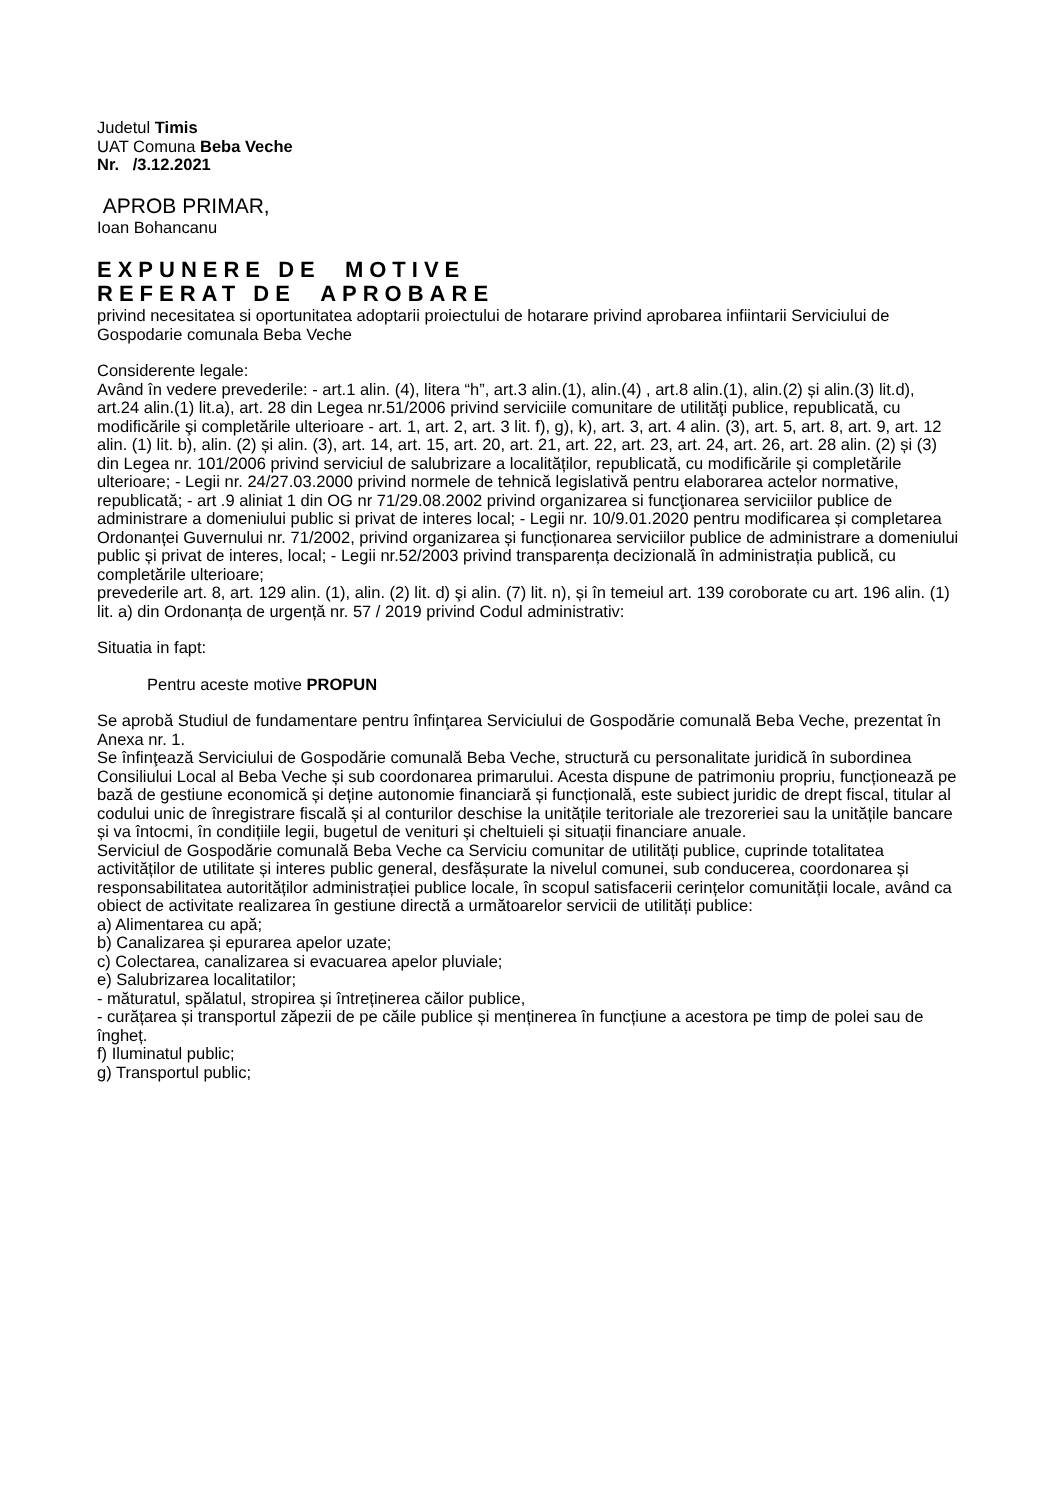Judetul Timis
UAT Comuna Beba Veche
Nr. /3.12.2021
APROB PRIMAR,
Ioan Bohancanu
EXPUNERE DE MOTIVE
REFERAT DE APROBARE
privind necesitatea si oportunitatea adoptarii proiectului de hotarare privind aprobarea infiintarii Serviciului de Gospodarie comunala Beba Veche
Considerente legale:
Având în vedere prevederile: - art.1 alin. (4), litera “h”, art.3 alin.(1), alin.(4) , art.8 alin.(1), alin.(2) și alin.(3) lit.d), art.24 alin.(1) lit.a), art. 28 din Legea nr.51/2006 privind serviciile comunitare de utilităţi publice, republicată, cu modificările şi completările ulterioare - art. 1, art. 2, art. 3 lit. f), g), k), art. 3, art. 4 alin. (3), art. 5, art. 8, art. 9, art. 12 alin. (1) lit. b), alin. (2) și alin. (3), art. 14, art. 15, art. 20, art. 21, art. 22, art. 23, art. 24, art. 26, art. 28 alin. (2) și (3) din Legea nr. 101/2006 privind serviciul de salubrizare a localităților, republicată, cu modificările și completările ulterioare; - Legii nr. 24/27.03.2000 privind normele de tehnică legislativă pentru elaborarea actelor normative, republicată; - art .9 aliniat 1 din OG nr 71/29.08.2002 privind organizarea si funcţionarea serviciilor publice de administrare a domeniului public si privat de interes local; - Legii nr. 10/9.01.2020 pentru modificarea și completarea Ordonanței Guvernului nr. 71/2002, privind organizarea și funcționarea serviciilor publice de administrare a domeniului public și privat de interes, local; - Legii nr.52/2003 privind transparența decizională în administrația publică, cu completările ulterioare;
prevederile art. 8, art. 129 alin. (1), alin. (2) lit. d) şi alin. (7) lit. n), și în temeiul art. 139 coroborate cu art. 196 alin. (1) lit. a) din Ordonanța de urgență nr. 57 / 2019 privind Codul administrativ:
Situatia in fapt:
Pentru aceste motive PROPUN
Se aprobă Studiul de fundamentare pentru înfinţarea Serviciului de Gospodărie comunală Beba Veche, prezentat în Anexa nr. 1.
Se înfinţează Serviciului de Gospodărie comunală Beba Veche, structură cu personalitate juridică în subordinea Consiliului Local al Beba Veche și sub coordonarea primarului. Acesta dispune de patrimoniu propriu, funcționează pe bază de gestiune economică și deține autonomie financiară și funcțională, este subiect juridic de drept fiscal, titular al codului unic de înregistrare fiscală și al conturilor deschise la unitățile teritoriale ale trezoreriei sau la unitățile bancare și va întocmi, în condițiile legii, bugetul de venituri și cheltuieli și situații financiare anuale.
Serviciul de Gospodărie comunală Beba Veche ca Serviciu comunitar de utilități publice, cuprinde totalitatea activităților de utilitate și interes public general, desfășurate la nivelul comunei, sub conducerea, coordonarea și responsabilitatea autorităților administrației publice locale, în scopul satisfacerii cerințelor comunității locale, având ca obiect de activitate realizarea în gestiune directă a următoarelor servicii de utilități publice:
a) Alimentarea cu apă;
b) Canalizarea și epurarea apelor uzate;
c) Colectarea, canalizarea si evacuarea apelor pluviale;
e) Salubrizarea localitatilor;
- măturatul, spălatul, stropirea și întreținerea căilor publice,
- curățarea și transportul zăpezii de pe căile publice și menținerea în funcțiune a acestora pe timp de polei sau de îngheț.
f) Iluminatul public;
g) Transportul public;